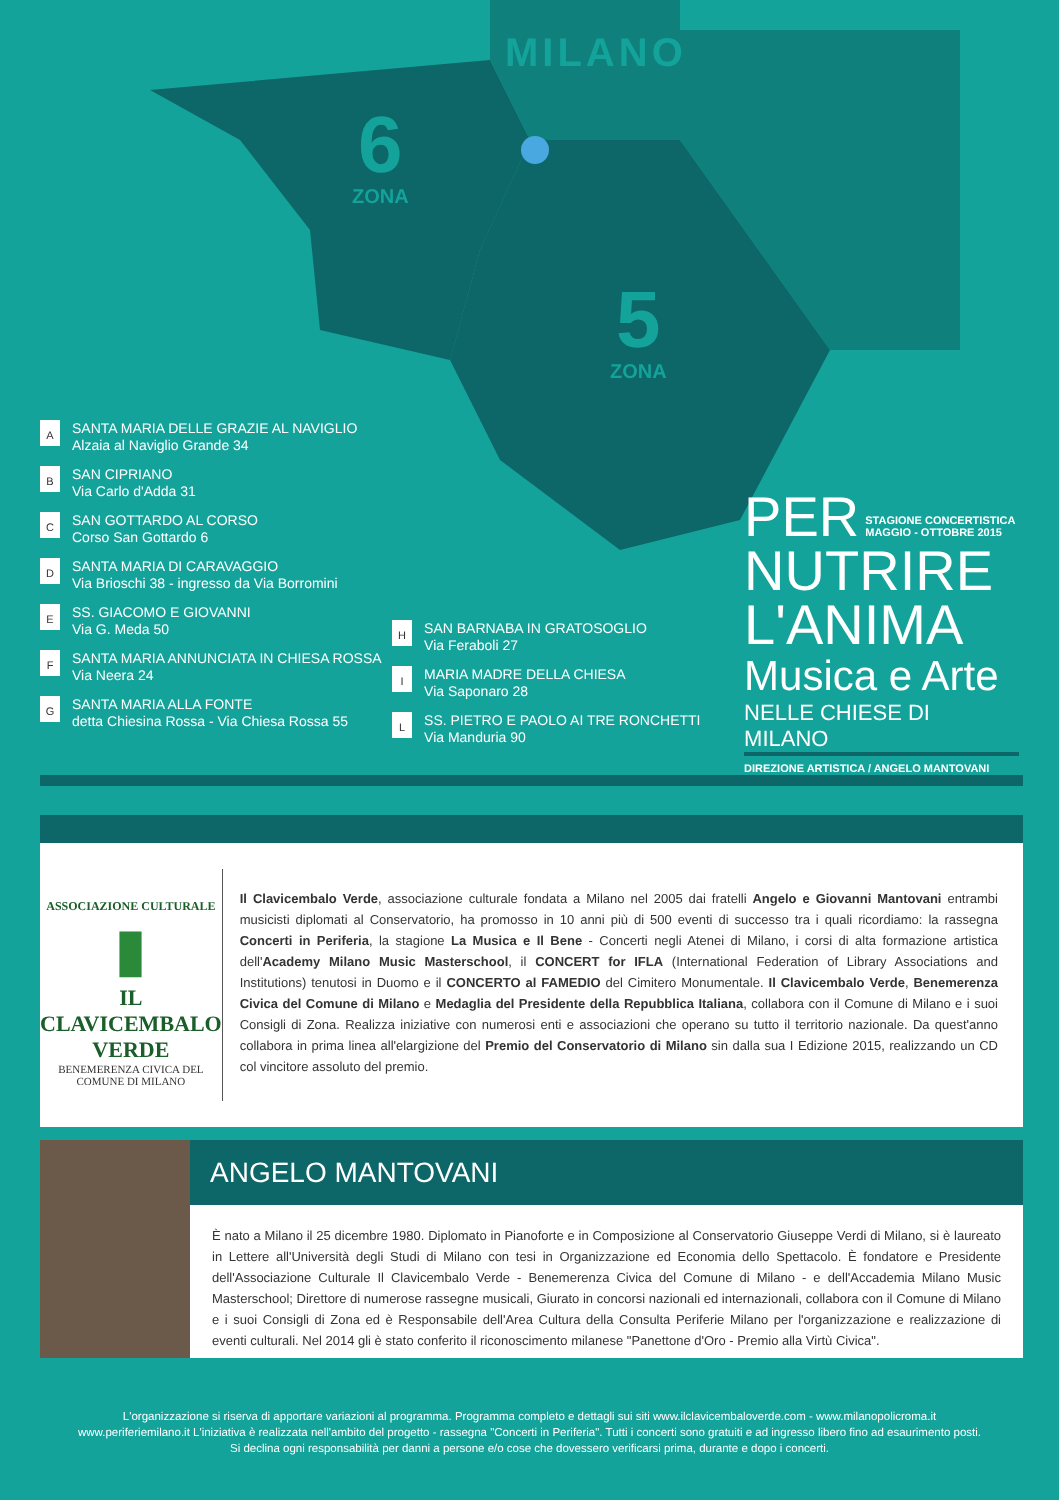MILANO
6
ZONA
5
ZONA
A
SANTA MARIA DELLE GRAZIE AL NAVIGLIO
Alzaia al Naviglio Grande 34
B
SAN CIPRIANO
Via Carlo d'Adda 31
C
SAN GOTTARDO AL CORSO
Corso San Gottardo 6
D
SANTA MARIA DI CARAVAGGIO
Via Brioschi 38 - ingresso da Via Borromini
E
SS. GIACOMO E GIOVANNI
Via G. Meda 50
F
SANTA MARIA ANNUNCIATA IN CHIESA ROSSA
Via Neera 24
G
SANTA MARIA ALLA FONTE
detta Chiesina Rossa - Via Chiesa Rossa 55
H
SAN BARNABA IN GRATOSOGLIO
Via Feraboli 27
I
MARIA MADRE DELLA CHIESA
Via Saponaro 28
L
SS. PIETRO E PAOLO AI TRE RONCHETTI
Via Manduria 90
PER STAGIONE CONCERTISTICA
MAGGIO - OTTOBRE 2015
NUTRIRE
L'ANIMA
Musica e Arte
NELLE CHIESE DI MILANO
DIREZIONE ARTISTICA / ANGELO MANTOVANI
ASSOCIAZIONE CULTURALE
▮
IL CLAVICEMBALO VERDE
BENEMERENZA CIVICA DEL
COMUNE DI MILANO
Il Clavicembalo Verde, associazione culturale fondata a Milano nel 2005 dai fratelli Angelo e Giovanni Mantovani entrambi musicisti diplomati al Conservatorio, ha promosso in 10 anni più di 500 eventi di successo tra i quali ricordiamo: la rassegna Concerti in Periferia, la stagione La Musica e Il Bene - Concerti negli Atenei di Milano, i corsi di alta formazione artistica dell'Academy Milano Music Masterschool, il CONCERT for IFLA (International Federation of Library Associations and Institutions) tenutosi in Duomo e il CONCERTO al FAMEDIO del Cimitero Monumentale. Il Clavicembalo Verde, Benemerenza Civica del Comune di Milano e Medaglia del Presidente della Repubblica Italiana, collabora con il Comune di Milano e i suoi Consigli di Zona. Realizza iniziative con numerosi enti e associazioni che operano su tutto il territorio nazionale. Da quest'anno collabora in prima linea all'elargizione del Premio del Conservatorio di Milano sin dalla sua I Edizione 2015, realizzando un CD col vincitore assoluto del premio.
ANGELO MANTOVANI
È nato a Milano il 25 dicembre 1980. Diplomato in Pianoforte e in Composizione al Conservatorio Giuseppe Verdi di Milano, si è laureato in Lettere all'Università degli Studi di Milano con tesi in Organizzazione ed Economia dello Spettacolo. È fondatore e Presidente dell'Associazione Culturale Il Clavicembalo Verde - Benemerenza Civica del Comune di Milano - e dell'Accademia Milano Music Masterschool; Direttore di numerose rassegne musicali, Giurato in concorsi nazionali ed internazionali, collabora con il Comune di Milano e i suoi Consigli di Zona ed è Responsabile dell'Area Cultura della Consulta Periferie Milano per l'organizzazione e realizzazione di eventi culturali. Nel 2014 gli è stato conferito il riconoscimento milanese "Panettone d'Oro - Premio alla Virtù Civica".
L'organizzazione si riserva di apportare variazioni al programma. Programma completo e dettagli sui siti www.ilclavicembaloverde.com - www.milanopolicroma.it
www.periferiemilano.it L'iniziativa è realizzata nell'ambito del progetto - rassegna "Concerti in Periferia". Tutti i concerti sono gratuiti e ad ingresso libero fino ad esaurimento posti.
Si declina ogni responsabilità per danni a persone e/o cose che dovessero verificarsi prima, durante e dopo i concerti.